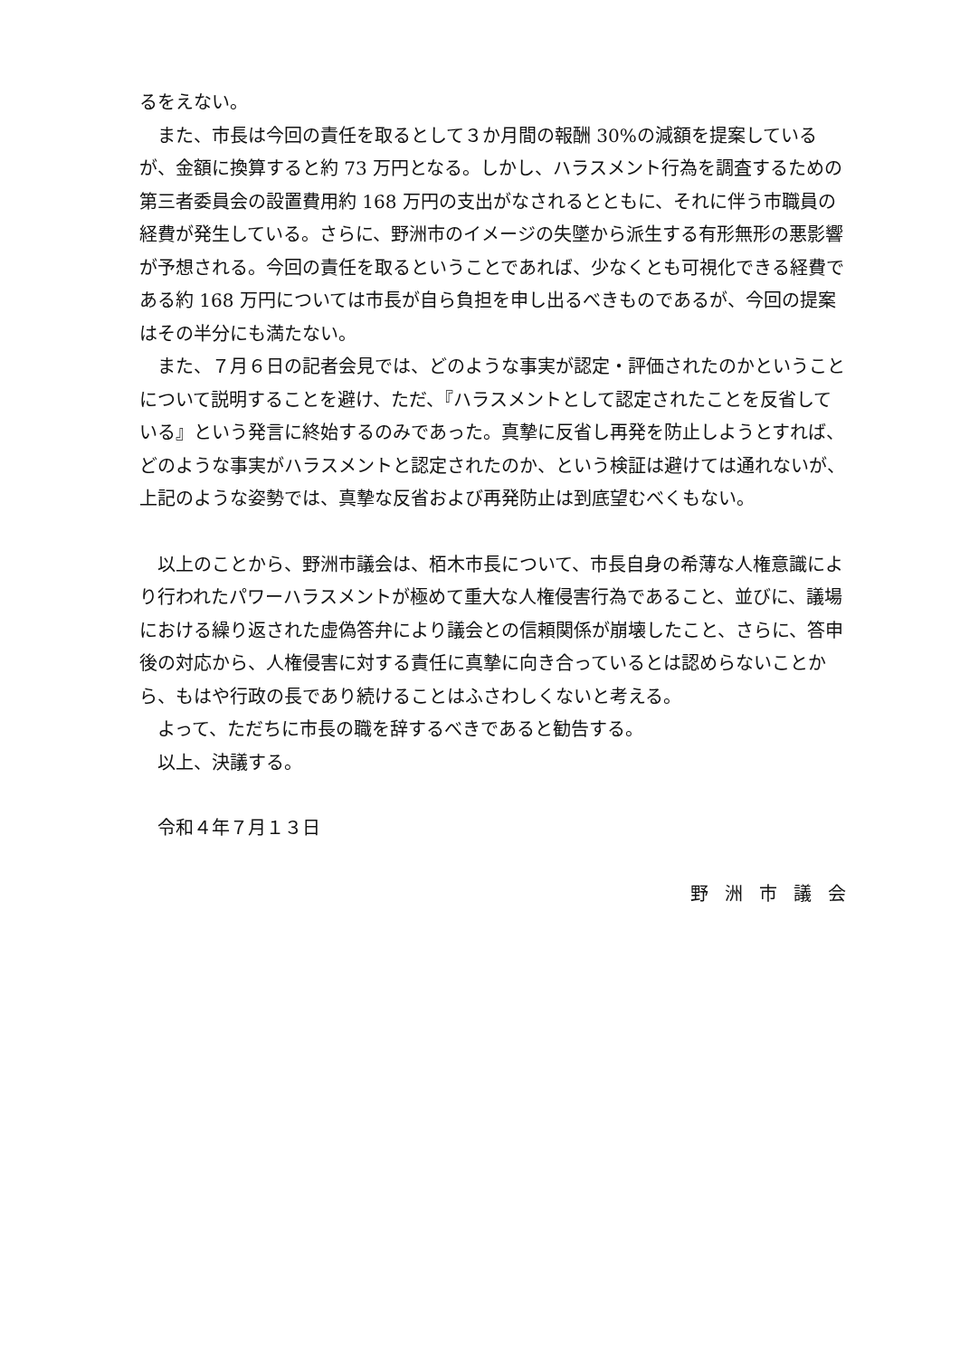るをえない。
また、市長は今回の責任を取るとして３か月間の報酬 30%の減額を提案しているが、金額に換算すると約 73 万円となる。しかし、ハラスメント行為を調査するための第三者委員会の設置費用約 168 万円の支出がなされるとともに、それに伴う市職員の経費が発生している。さらに、野洲市のイメージの失墜から派生する有形無形の悪影響が予想される。今回の責任を取るということであれば、少なくとも可視化できる経費である約 168 万円については市長が自ら負担を申し出るべきものであるが、今回の提案はその半分にも満たない。
また、７月６日の記者会見では、どのような事実が認定・評価されたのかということについて説明することを避け、ただ、『ハラスメントとして認定されたことを反省している』という発言に終始するのみであった。真摯に反省し再発を防止しようとすれば、どのような事実がハラスメントと認定されたのか、という検証は避けては通れないが、上記のような姿勢では、真摯な反省および再発防止は到底望むべくもない。
以上のことから、野洲市議会は、栢木市長について、市長自身の希薄な人権意識により行われたパワーハラスメントが極めて重大な人権侵害行為であること、並びに、議場における繰り返された虚偽答弁により議会との信頼関係が崩壊したこと、さらに、答申後の対応から、人権侵害に対する責任に真摯に向き合っているとは認めらないことから、もはや行政の長であり続けることはふさわしくないと考える。
よって、ただちに市長の職を辞するべきであると勧告する。
以上、決議する。
令和４年７月１３日
野洲市議会